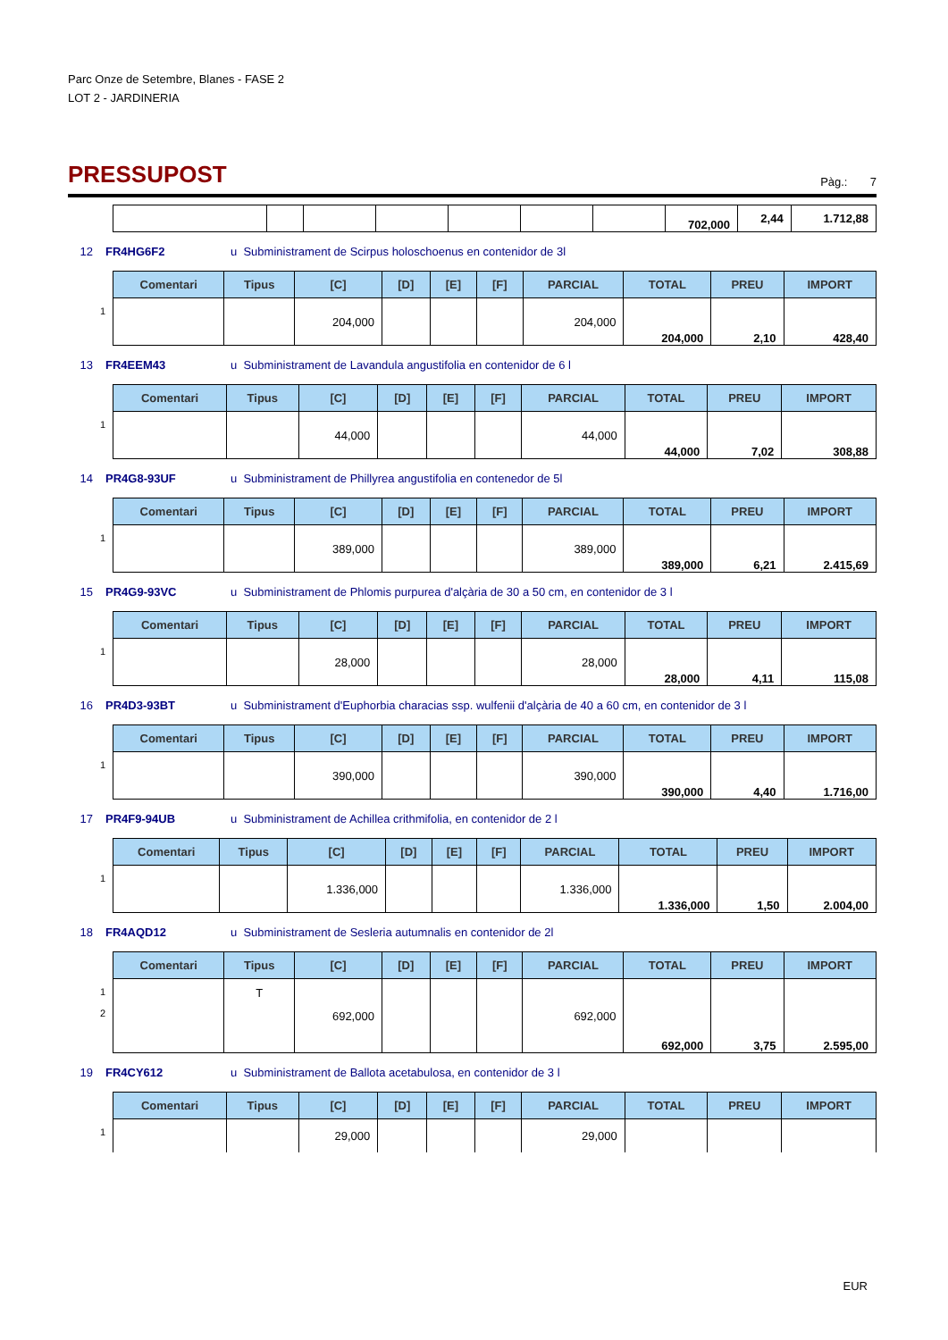Parc Onze de Setembre, Blanes - FASE 2
LOT 2 - JARDINERIA
PRESSUPOST
Pàg.: 7
| | | | | | | | | 702,000 | 2,44 | 1.712,88 |
12 FR4HG6F2 u Subministrament de Scirpus holoschoenus en contenidor de 3l
| | Comentari | Tipus | [C] | [D] | [E] | [F] | PARCIAL | TOTAL | PREU | IMPORT |
| 1 | | | 204,000 | | | | 204,000 | 204,000 | 2,10 | 428,40 |
13 FR4EEM43 u Subministrament de Lavandula angustifolia en contenidor de 6 l
| | Comentari | Tipus | [C] | [D] | [E] | [F] | PARCIAL | TOTAL | PREU | IMPORT |
| 1 | | | 44,000 | | | | 44,000 | 44,000 | 7,02 | 308,88 |
14 PR4G8-93UF u Subministrament de Phillyrea angustifolia en contenedor de 5l
| | Comentari | Tipus | [C] | [D] | [E] | [F] | PARCIAL | TOTAL | PREU | IMPORT |
| 1 | | | 389,000 | | | | 389,000 | 389,000 | 6,21 | 2.415,69 |
15 PR4G9-93VC u Subministrament de Phlomis purpurea d'alçària de 30 a 50 cm, en contenidor de 3 l
| | Comentari | Tipus | [C] | [D] | [E] | [F] | PARCIAL | TOTAL | PREU | IMPORT |
| 1 | | | 28,000 | | | | 28,000 | 28,000 | 4,11 | 115,08 |
16 PR4D3-93BT u Subministrament d'Euphorbia characias ssp. wulfenii d'alçària de 40 a 60 cm, en contenidor de 3 l
| | Comentari | Tipus | [C] | [D] | [E] | [F] | PARCIAL | TOTAL | PREU | IMPORT |
| 1 | | | 390,000 | | | | 390,000 | 390,000 | 4,40 | 1.716,00 |
17 PR4F9-94UB u Subministrament de Achillea crithmifolia, en contenidor de 2 l
| | Comentari | Tipus | [C] | [D] | [E] | [F] | PARCIAL | TOTAL | PREU | IMPORT |
| 1 | | | 1.336,000 | | | | 1.336,000 | 1.336,000 | 1,50 | 2.004,00 |
18 FR4AQD12 u Subministrament de Sesleria autumnalis en contenidor de 2l
| | Comentari | Tipus | [C] | [D] | [E] | [F] | PARCIAL | TOTAL | PREU | IMPORT |
| 1 2 | | T | 692,000 | | | | 692,000 | 692,000 | 3,75 | 2.595,00 |
19 FR4CY612 u Subministrament de Ballota acetabulosa, en contenidor de 3 l
| | Comentari | Tipus | [C] | [D] | [E] | [F] | PARCIAL | TOTAL | PREU | IMPORT |
| 1 | | | 29,000 | | | | 29,000 | | | |
EUR